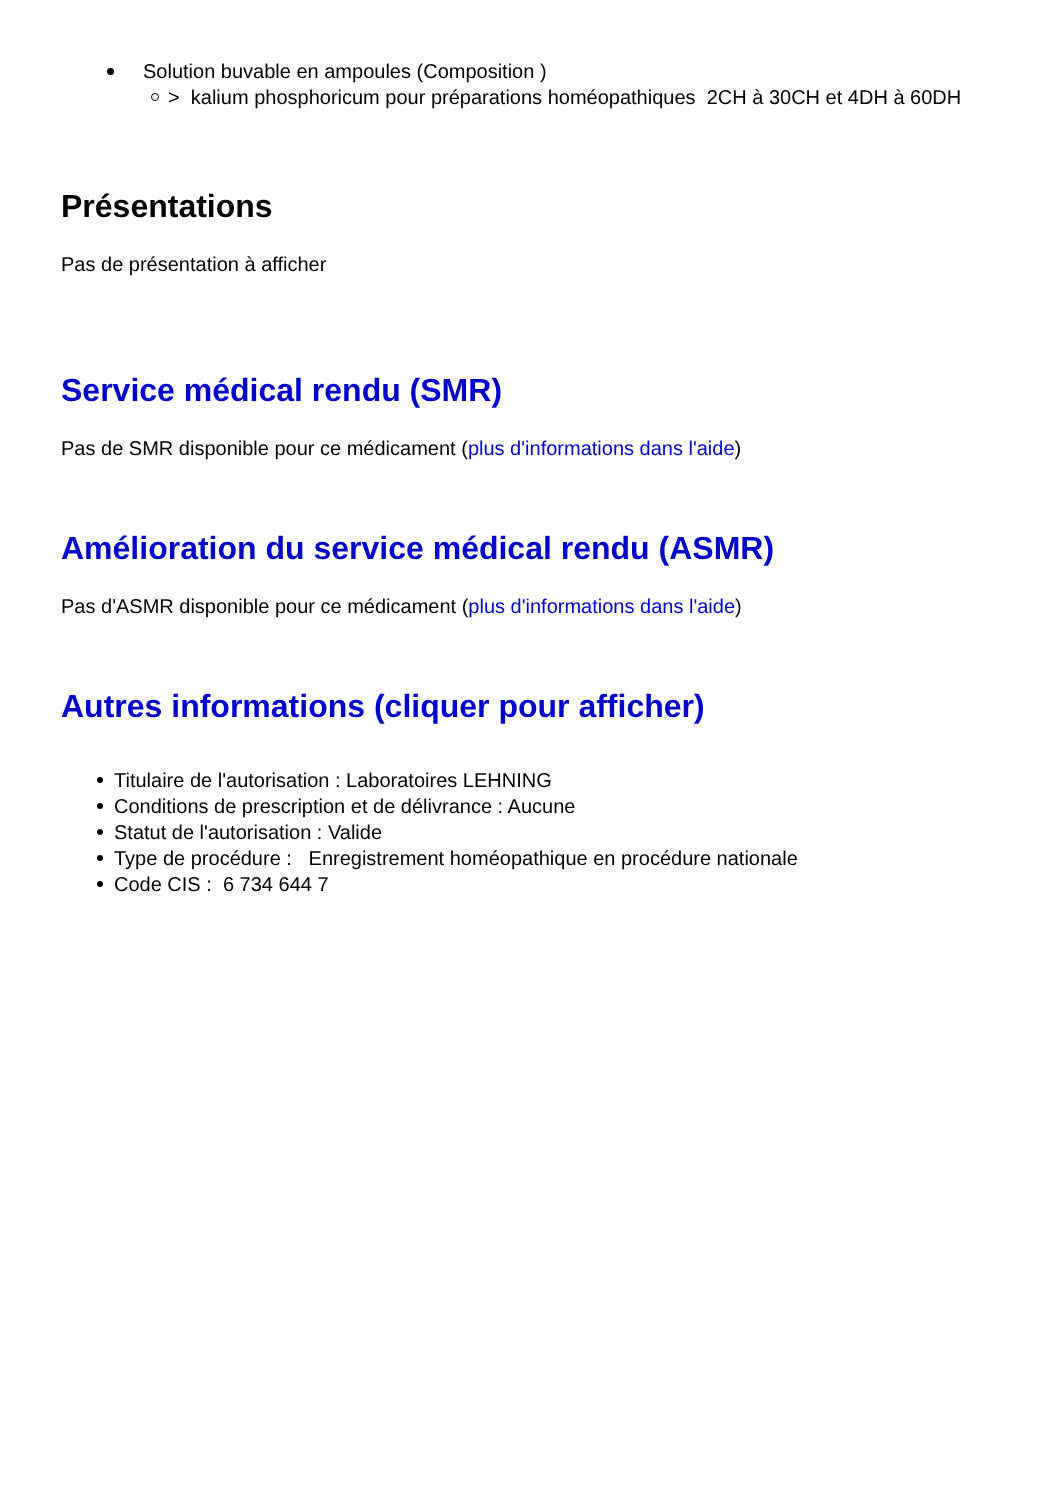Solution buvable en ampoules (Composition )
> kalium phosphoricum pour préparations homéopathiques 2CH à 30CH et 4DH à 60DH
Présentations
Pas de présentation à afficher
Service médical rendu (SMR)
Pas de SMR disponible pour ce médicament (plus d'informations dans l'aide)
Amélioration du service médical rendu (ASMR)
Pas d'ASMR disponible pour ce médicament (plus d'informations dans l'aide)
Autres informations (cliquer pour afficher)
Titulaire de l'autorisation : Laboratoires LEHNING
Conditions de prescription et de délivrance : Aucune
Statut de l'autorisation : Valide
Type de procédure : Enregistrement homéopathique en procédure nationale
Code CIS : 6 734 644 7